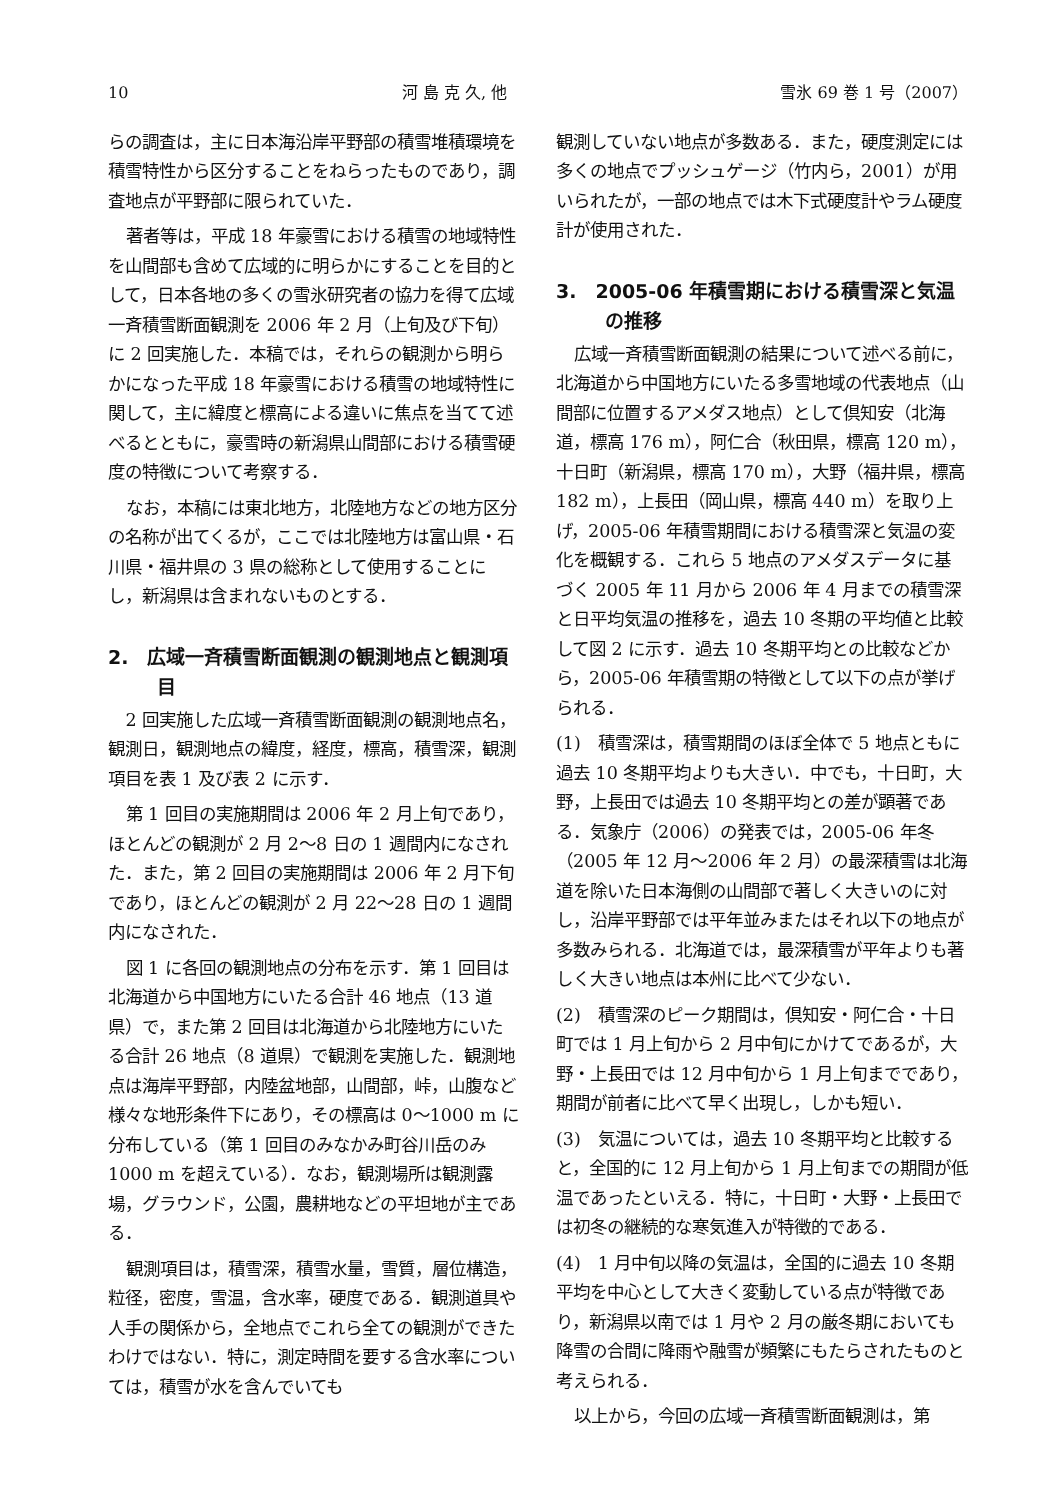10 河 島 克 久, 他 雪氷 69 巻 1 号（2007）
らの調査は，主に日本海沿岸平野部の積雪堆積環境を積雪特性から区分することをねらったものであり，調査地点が平野部に限られていた．
著者等は，平成 18 年豪雪における積雪の地域特性を山間部も含めて広域的に明らかにすることを目的として，日本各地の多くの雪氷研究者の協力を得て広域一斉積雪断面観測を 2006 年 2 月（上旬及び下旬）に 2 回実施した．本稿では，それらの観測から明らかになった平成 18 年豪雪における積雪の地域特性に関して，主に緯度と標高による違いに焦点を当てて述べるとともに，豪雪時の新潟県山間部における積雪硬度の特徴について考察する．
なお，本稿には東北地方，北陸地方などの地方区分の名称が出てくるが，ここでは北陸地方は富山県・石川県・福井県の 3 県の総称として使用することにし，新潟県は含まれないものとする．
2.　広域一斉積雪断面観測の観測地点と観測項目
2 回実施した広域一斉積雪断面観測の観測地点名，観測日，観測地点の緯度，経度，標高，積雪深，観測項目を表 1 及び表 2 に示す．
第 1 回目の実施期間は 2006 年 2 月上旬であり，ほとんどの観測が 2 月 2〜8 日の 1 週間内になされた．また，第 2 回目の実施期間は 2006 年 2 月下旬であり，ほとんどの観測が 2 月 22〜28 日の 1 週間内になされた．
図 1 に各回の観測地点の分布を示す．第 1 回目は北海道から中国地方にいたる合計 46 地点（13 道県）で，また第 2 回目は北海道から北陸地方にいたる合計 26 地点（8 道県）で観測を実施した．観測地点は海岸平野部，内陸盆地部，山間部，峠，山腹など様々な地形条件下にあり，その標高は 0〜1000 m に分布している（第 1 回目のみなかみ町谷川岳のみ 1000 m を超えている）．なお，観測場所は観測露場，グラウンド，公園，農耕地などの平坦地が主である．
観測項目は，積雪深，積雪水量，雪質，層位構造，粒径，密度，雪温，含水率，硬度である．観測道具や人手の関係から，全地点でこれら全ての観測ができたわけではない．特に，測定時間を要する含水率については，積雪が水を含んでいても
観測していない地点が多数ある．また，硬度測定には多くの地点でプッシュゲージ（竹内ら，2001）が用いられたが，一部の地点では木下式硬度計やラム硬度計が使用された．
3.　2005-06 年積雪期における積雪深と気温の推移
広域一斉積雪断面観測の結果について述べる前に，北海道から中国地方にいたる多雪地域の代表地点（山間部に位置するアメダス地点）として倶知安（北海道，標高 176 m），阿仁合（秋田県，標高 120 m），十日町（新潟県，標高 170 m），大野（福井県，標高 182 m），上長田（岡山県，標高 440 m）を取り上げ，2005-06 年積雪期間における積雪深と気温の変化を概観する．これら 5 地点のアメダスデータに基づく 2005 年 11 月から 2006 年 4 月までの積雪深と日平均気温の推移を，過去 10 冬期の平均値と比較して図 2 に示す．過去 10 冬期平均との比較などから，2005-06 年積雪期の特徴として以下の点が挙げられる．
(1)　積雪深は，積雪期間のほぼ全体で 5 地点ともに過去 10 冬期平均よりも大きい．中でも，十日町，大野，上長田では過去 10 冬期平均との差が顕著である．気象庁（2006）の発表では，2005-06 年冬（2005 年 12 月〜2006 年 2 月）の最深積雪は北海道を除いた日本海側の山間部で著しく大きいのに対し，沿岸平野部では平年並みまたはそれ以下の地点が多数みられる．北海道では，最深積雪が平年よりも著しく大きい地点は本州に比べて少ない．
(2)　積雪深のピーク期間は，倶知安・阿仁合・十日町では 1 月上旬から 2 月中旬にかけてであるが，大野・上長田では 12 月中旬から 1 月上旬までであり，期間が前者に比べて早く出現し，しかも短い．
(3)　気温については，過去 10 冬期平均と比較すると，全国的に 12 月上旬から 1 月上旬までの期間が低温であったといえる．特に，十日町・大野・上長田では初冬の継続的な寒気進入が特徴的である．
(4)　1 月中旬以降の気温は，全国的に過去 10 冬期平均を中心として大きく変動している点が特徴であり，新潟県以南では 1 月や 2 月の厳冬期においても降雪の合間に降雨や融雪が頻繁にもたらされたものと考えられる．
以上から，今回の広域一斉積雪断面観測は，第